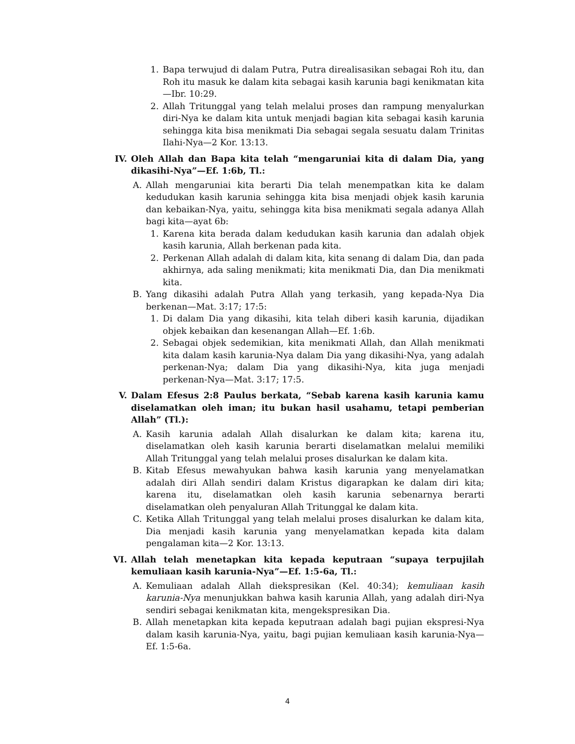1. Bapa terwujud di dalam Putra, Putra direalisasikan sebagai Roh itu, dan Roh itu masuk ke dalam kita sebagai kasih karunia bagi kenikmatan kita—Ibr. 10:29.
2. Allah Tritunggal yang telah melalui proses dan rampung menyalurkan diri-Nya ke dalam kita untuk menjadi bagian kita sebagai kasih karunia sehingga kita bisa menikmati Dia sebagai segala sesuatu dalam Trinitas Ilahi-Nya—2 Kor. 13:13.
IV. Oleh Allah dan Bapa kita telah “mengaruniai kita di dalam Dia, yang dikasihi-Nya”—Ef. 1:6b, Tl.:
A. Allah mengaruniai kita berarti Dia telah menempatkan kita ke dalam kedudukan kasih karunia sehingga kita bisa menjadi objek kasih karunia dan kebaikan-Nya, yaitu, sehingga kita bisa menikmati segala adanya Allah bagi kita—ayat 6b:
1. Karena kita berada dalam kedudukan kasih karunia dan adalah objek kasih karunia, Allah berkenan pada kita.
2. Perkenan Allah adalah di dalam kita, kita senang di dalam Dia, dan pada akhirnya, ada saling menikmati; kita menikmati Dia, dan Dia menikmati kita.
B. Yang dikasihi adalah Putra Allah yang terkasih, yang kepada-Nya Dia berkenan—Mat. 3:17; 17:5:
1. Di dalam Dia yang dikasihi, kita telah diberi kasih karunia, dijadikan objek kebaikan dan kesenangan Allah—Ef. 1:6b.
2. Sebagai objek sedemikian, kita menikmati Allah, dan Allah menikmati kita dalam kasih karunia-Nya dalam Dia yang dikasihi-Nya, yang adalah perkenan-Nya; dalam Dia yang dikasihi-Nya, kita juga menjadi perkenan-Nya—Mat. 3:17; 17:5.
V. Dalam Efesus 2:8 Paulus berkata, “Sebab karena kasih karunia kamu diselamatkan oleh iman; itu bukan hasil usahamu, tetapi pemberian Allah” (Tl.):
A. Kasih karunia adalah Allah disalurkan ke dalam kita; karena itu, diselamatkan oleh kasih karunia berarti diselamatkan melalui memiliki Allah Tritunggal yang telah melalui proses disalurkan ke dalam kita.
B. Kitab Efesus mewahyukan bahwa kasih karunia yang menyelamatkan adalah diri Allah sendiri dalam Kristus digarapkan ke dalam diri kita; karena itu, diselamatkan oleh kasih karunia sebenarnya berarti diselamatkan oleh penyaluran Allah Tritunggal ke dalam kita.
C. Ketika Allah Tritunggal yang telah melalui proses disalurkan ke dalam kita, Dia menjadi kasih karunia yang menyelamatkan kepada kita dalam pengalaman kita—2 Kor. 13:13.
VI. Allah telah menetapkan kita kepada keputraan “supaya terpujilah kemuliaan kasih karunia-Nya”—Ef. 1:5-6a, Tl.:
A. Kemuliaan adalah Allah diekspresikan (Kel. 40:34); kemuliaan kasih karunia-Nya menunjukkan bahwa kasih karunia Allah, yang adalah diri-Nya sendiri sebagai kenikmatan kita, mengekspresikan Dia.
B. Allah menetapkan kita kepada keputraan adalah bagi pujian ekspresi-Nya dalam kasih karunia-Nya, yaitu, bagi pujian kemuliaan kasih karunia-Nya—Ef. 1:5-6a.
4